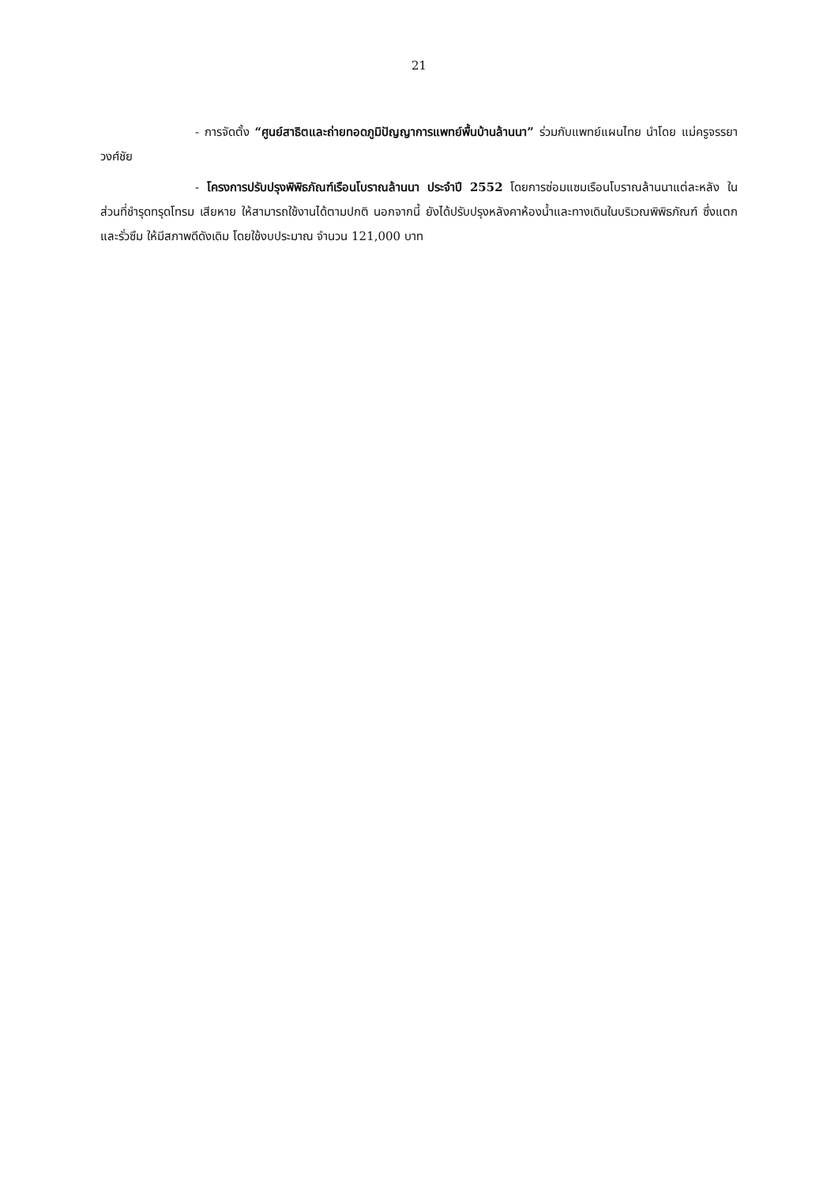21
- การจัดตั้ง “ศูนย์สาธิตและถ่ายทอดภูมิปัญญาการแพทย์พื้นบ้านล้านนา” ร่วมกับแพทย์แผนไทย นำโดย แม่ครูจรรยา วงศ์ชัย
- โครงการปรับปรุงพิพิธภัณฑ์เรือนโบราณล้านนา ประจำปี 2552 โดยการซ่อมแซมเรือนโบราณล้านนาแต่ละหลัง ในส่วนที่ชำรุดทรุดโทรม เสียหาย ให้สามารถใช้งานได้ตามปกติ นอกจากนี้ ยังได้ปรับปรุงหลังคาห้องน้ำและทางเดินในบริเวณพิพิธภัณฑ์ ซึ่งแตกและรั่วซึม ให้มีสภาพดีดังเดิม โดยใช้งบประมาณ จำนวน 121,000 บาท